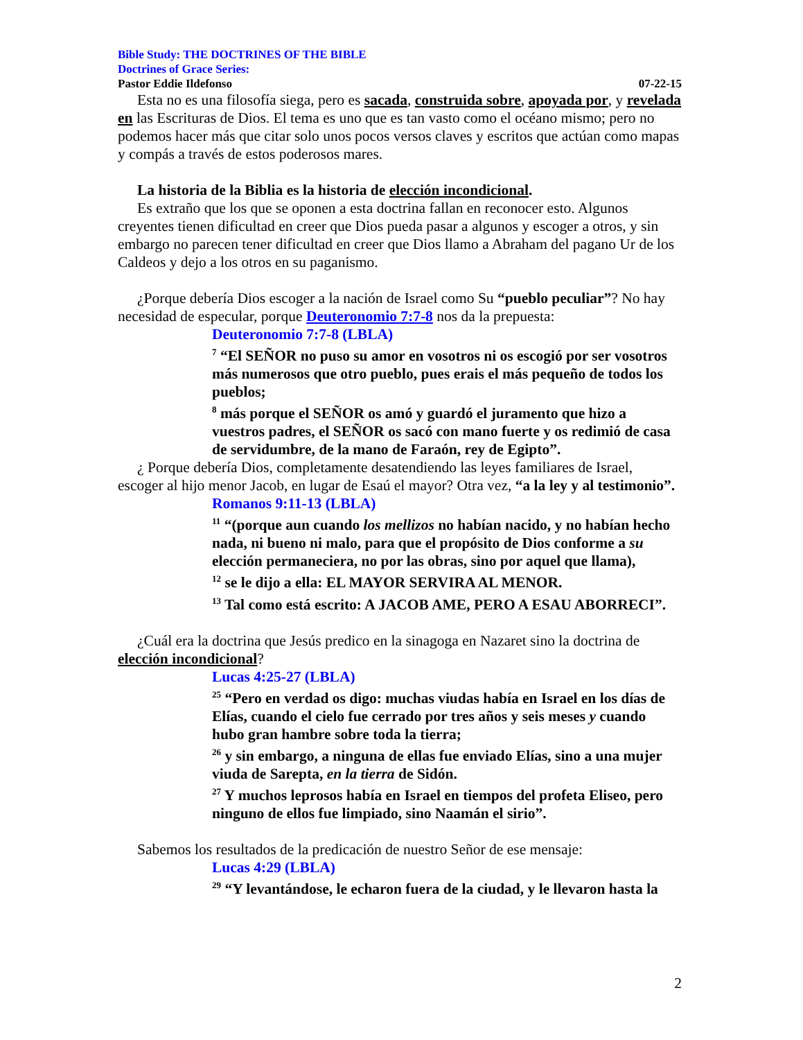Bible Study: THE DOCTRINES OF THE BIBLE
Doctrines of Grace Series:
Pastor Eddie Ildefonso 07-22-15
Esta no es una filosofía siega, pero es sacada, construida sobre, apoyada por, y revelada en las Escrituras de Dios. El tema es uno que es tan vasto como el océano mismo; pero no podemos hacer más que citar solo unos pocos versos claves y escritos que actúan como mapas y compás a través de estos poderosos mares.
La historia de la Biblia es la historia de elección incondicional.
Es extraño que los que se oponen a esta doctrina fallan en reconocer esto. Algunos creyentes tienen dificultad en creer que Dios pueda pasar a algunos y escoger a otros, y sin embargo no parecen tener dificultad en creer que Dios llamo a Abraham del pagano Ur de los Caldeos y dejo a los otros en su paganismo.
¿Porque debería Dios escoger a la nación de Israel como Su “pueblo peculiar”? No hay necesidad de especular, porque Deuteronomio 7:7-8 nos da la prepuesta:
Deuteronomio 7:7-8 (LBLA)
<sup>7</sup> “El SEÑOR no puso su amor en vosotros ni os escogió por ser vosotros más numerosos que otro pueblo, pues erais el más pequeño de todos los pueblos;
<sup>8</sup> más porque el SEÑOR os amó y guardó el juramento que hizo a vuestros padres, el SEÑOR os sacó con mano fuerte y os redimió de casa de servidumbre, de la mano de Faraón, rey de Egipto”.
¿ Porque debería Dios, completamente desatendiendo las leyes familiares de Israel, escoger al hijo menor Jacob, en lugar de Esaú el mayor? Otra vez, “a la ley y al testimonio”.
Romanos 9:11-13 (LBLA)
<sup>11</sup> “(porque aun cuando los mellizos no habían nacido, y no habían hecho nada, ni bueno ni malo, para que el propósito de Dios conforme a su elección permaneciera, no por las obras, sino por aquel que llama),
<sup>12</sup> se le dijo a ella: EL MAYOR SERVIRA AL MENOR.
<sup>13</sup> Tal como está escrito: A JACOB AME, PERO A ESAU ABORRECI”.
¿Cuál era la doctrina que Jesús predico en la sinagoga en Nazaret sino la doctrina de elección incondicional?
Lucas 4:25-27 (LBLA)
<sup>25</sup> “Pero en verdad os digo: muchas viudas había en Israel en los días de Elías, cuando el cielo fue cerrado por tres años y seis meses y cuando hubo gran hambre sobre toda la tierra;
<sup>26</sup> y sin embargo, a ninguna de ellas fue enviado Elías, sino a una mujer viuda de Sarepta, en la tierra de Sidón.
<sup>27</sup> Y muchos leprosos había en Israel en tiempos del profeta Eliseo, pero ninguno de ellos fue limpiado, sino Naamán el sirio”.
Sabemos los resultados de la predicación de nuestro Señor de ese mensaje:
Lucas 4:29 (LBLA)
<sup>29</sup> “Y levantándose, le echaron fuera de la ciudad, y le llevaron hasta la
2